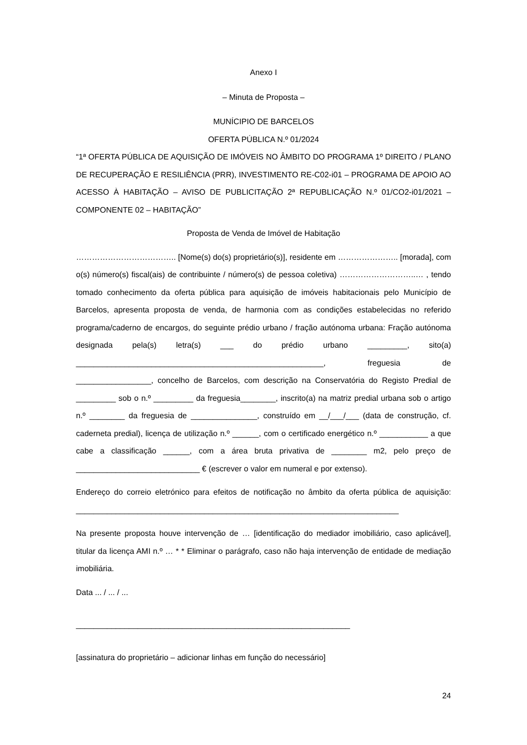Anexo I
– Minuta de Proposta –
MUNÍCIPIO DE BARCELOS
OFERTA PÚBLICA N.º 01/2024
“1ª OFERTA PÚBLICA DE AQUISIÇÃO DE IMÓVEIS NO ÂMBITO DO PROGRAMA 1º DIREITO / PLANO DE RECUPERAÇÃO E RESILIÊNCIA (PRR), INVESTIMENTO RE-C02-i01 – PROGRAMA DE APOIO AO ACESSO À HABITAÇÃO – AVISO DE PUBLICITAÇÃO 2ª REPUBLICAÇÃO N.º 01/CO2-i01/2021 – COMPONENTE 02 – HABITAÇÃO”
Proposta de Venda de Imóvel de Habitação
……………………………….. [Nome(s) do(s) proprietário(s)], residente em ………………….. [morada], com o(s) número(s) fiscal(ais) de contribuinte / número(s) de pessoa coletiva) ………………………..… , tendo tomado conhecimento da oferta pública para aquisição de imóveis habitacionais pelo Município de Barcelos, apresenta proposta de venda, de harmonia com as condições estabelecidas no referido programa/caderno de encargos, do seguinte prédio urbano / fração autónoma urbana: Fração autónoma designada pela(s) letra(s) ___ do prédio urbano _________, sito(a) ________________________________________________________, freguesia de _________________, concelho de Barcelos, com descrição na Conservatória do Registo Predial de _________ sob o n.º _________ da freguesia________, inscrito(a) na matriz predial urbana sob o artigo n.º ________ da freguesia de _______________, construído em __/___/___ (data de construção, cf. caderneta predial), licença de utilização n.º ______, com o certificado energético n.º ___________ a que cabe a classificação ______, com a área bruta privativa de ________ m2, pelo preço de ____________________________ € (escrever o valor em numeral e por extenso).
Endereço do correio eletrónico para efeitos de notificação no âmbito da oferta pública de aquisição: _________________________________________________________________________
Na presente proposta houve intervenção de … [identificação do mediador imobiliário, caso aplicável], titular da licença AMI n.º … * * Eliminar o parágrafo, caso não haja intervenção de entidade de mediação imobiliária.
Data ... / ... / ...
______________________________________________________________
[assinatura do proprietário – adicionar linhas em função do necessário]
24